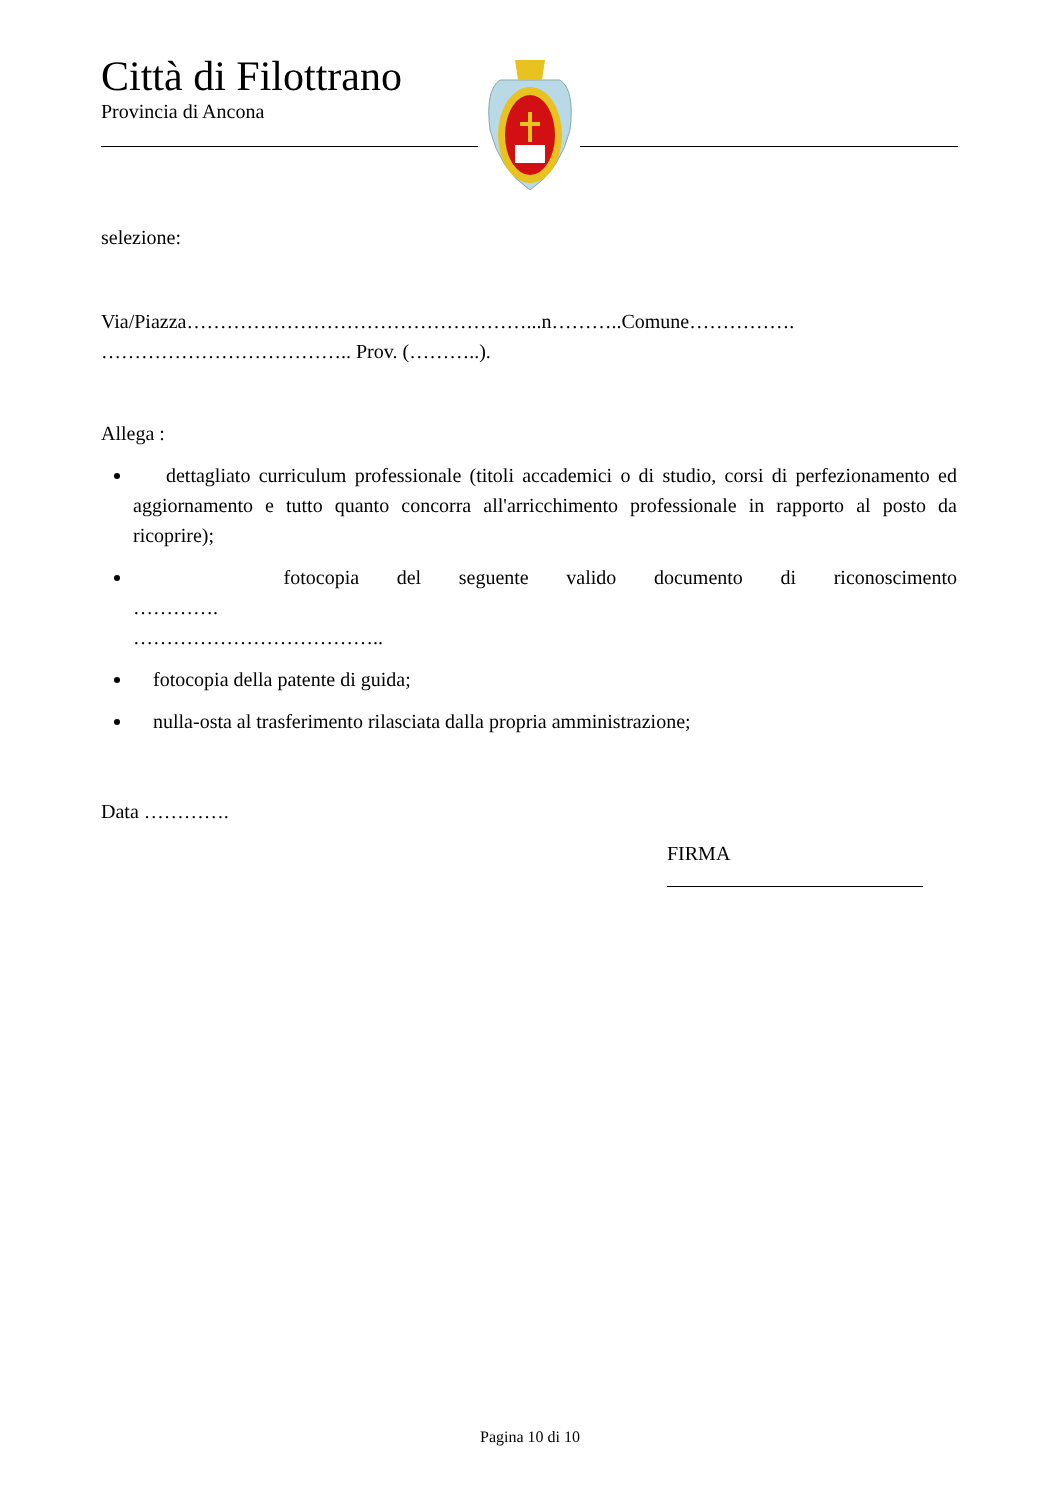Città di Filottrano
Provincia di Ancona
selezione:
Via/Piazza……………………………………………...n………..Comune…………….
……………………………….. Prov. (………..).
Allega :
dettagliato curriculum professionale (titoli accademici o di studio, corsi di perfezionamento ed aggiornamento e tutto quanto concorra all'arricchimento professionale in rapporto al posto da ricoprire);
fotocopia del seguente valido documento di riconoscimento ………….
………………………………..
fotocopia della patente di guida;
nulla-osta al trasferimento rilasciata dalla propria amministrazione;
Data ………….
FIRMA
Pagina 10 di 10